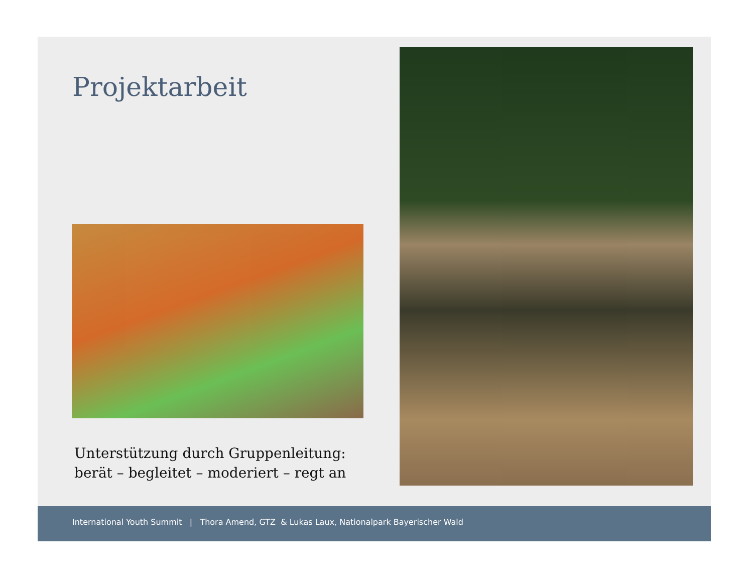Projektarbeit
Unterstützung durch Gruppenleitung:
berät – begleitet – moderiert – regt an
International Youth Summit | Thora Amend, GTZ & Lukas Laux, Nationalpark Bayerischer Wald